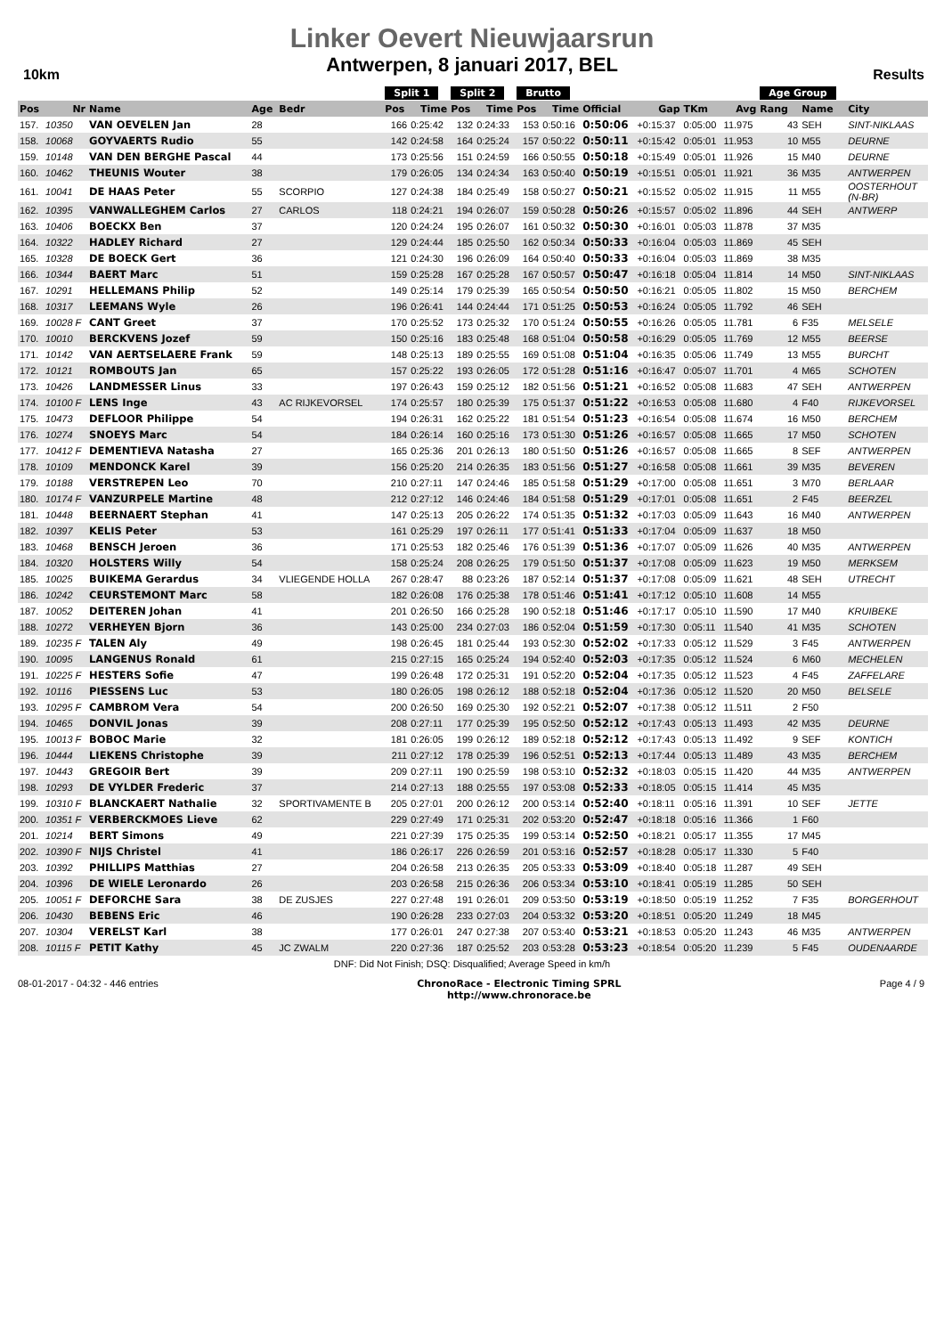Linker Oevert Nieuwjaarsrun
Antwerpen, 8 januari 2017, BEL
10km Results
| | | | | | Split 1 | | Split 2 | | Brutto | | | | | | Age Group | | |
| --- | --- | --- | --- | --- | --- | --- | --- | --- | --- | --- | --- | --- | --- | --- | --- | --- | --- |
| Pos | Nr | Name | Age | Bedr | Pos | Time | Pos | Time | Pos | Time | Official | Gap | TKm | Avg | Rang | Name | City |
| 157. | 10350 | VAN OEVELEN Jan | 28 | | 166 | 0:25:42 | 132 | 0:24:33 | 153 | 0:50:16 | 0:50:06 | +0:15:37 | 0:05:00 | 11.975 | 43 | SEH | SINT-NIKLAAS |
| 158. | 10068 | GOYVAERTS Rudio | 55 | | 142 | 0:24:58 | 164 | 0:25:24 | 157 | 0:50:22 | 0:50:11 | +0:15:42 | 0:05:01 | 11.953 | 10 | M55 | DEURNE |
| 159. | 10148 | VAN DEN BERGHE Pascal | 44 | | 173 | 0:25:56 | 151 | 0:24:59 | 166 | 0:50:55 | 0:50:18 | +0:15:49 | 0:05:01 | 11.926 | 15 | M40 | DEURNE |
| 160. | 10462 | THEUNIS Wouter | 38 | | 179 | 0:26:05 | 134 | 0:24:34 | 163 | 0:50:40 | 0:50:19 | +0:15:51 | 0:05:01 | 11.921 | 36 | M35 | ANTWERPEN |
| 161. | 10041 | DE HAAS Peter | 55 | SCORPIO | 127 | 0:24:38 | 184 | 0:25:49 | 158 | 0:50:27 | 0:50:21 | +0:15:52 | 0:05:02 | 11.915 | 11 | M55 | OOSTERHOUT (N-BR) |
| 162. | 10395 | VANWALLEGHEM Carlos | 27 | CARLOS | 118 | 0:24:21 | 194 | 0:26:07 | 159 | 0:50:28 | 0:50:26 | +0:15:57 | 0:05:02 | 11.896 | 44 | SEH | ANTWERP |
| 163. | 10406 | BOECKX Ben | 37 | | 120 | 0:24:24 | 195 | 0:26:07 | 161 | 0:50:32 | 0:50:30 | +0:16:01 | 0:05:03 | 11.878 | 37 | M35 | |
| 164. | 10322 | HADLEY Richard | 27 | | 129 | 0:24:44 | 185 | 0:25:50 | 162 | 0:50:34 | 0:50:33 | +0:16:04 | 0:05:03 | 11.869 | 45 | SEH | |
| 165. | 10328 | DE BOECK Gert | 36 | | 121 | 0:24:30 | 196 | 0:26:09 | 164 | 0:50:40 | 0:50:33 | +0:16:04 | 0:05:03 | 11.869 | 38 | M35 | |
| 166. | 10344 | BAERT Marc | 51 | | 159 | 0:25:28 | 167 | 0:25:28 | 167 | 0:50:57 | 0:50:47 | +0:16:18 | 0:05:04 | 11.814 | 14 | M50 | SINT-NIKLAAS |
| 167. | 10291 | HELLEMANS Philip | 52 | | 149 | 0:25:14 | 179 | 0:25:39 | 165 | 0:50:54 | 0:50:50 | +0:16:21 | 0:05:05 | 11.802 | 15 | M50 | BERCHEM |
| 168. | 10317 | LEEMANS Wyle | 26 | | 196 | 0:26:41 | 144 | 0:24:44 | 171 | 0:51:25 | 0:50:53 | +0:16:24 | 0:05:05 | 11.792 | 46 | SEH | |
| 169. | 10028 F | CANT Greet | 37 | | 170 | 0:25:52 | 173 | 0:25:32 | 170 | 0:51:24 | 0:50:55 | +0:16:26 | 0:05:05 | 11.781 | 6 | F35 | MELSELE |
| 170. | 10010 | BERCKVENS Jozef | 59 | | 150 | 0:25:16 | 183 | 0:25:48 | 168 | 0:51:04 | 0:50:58 | +0:16:29 | 0:05:05 | 11.769 | 12 | M55 | BEERSE |
| 171. | 10142 | VAN AERTSELAERE Frank | 59 | | 148 | 0:25:13 | 189 | 0:25:55 | 169 | 0:51:08 | 0:51:04 | +0:16:35 | 0:05:06 | 11.749 | 13 | M55 | BURCHT |
| 172. | 10121 | ROMBOUTS Jan | 65 | | 157 | 0:25:22 | 193 | 0:26:05 | 172 | 0:51:28 | 0:51:16 | +0:16:47 | 0:05:07 | 11.701 | 4 | M65 | SCHOTEN |
| 173. | 10426 | LANDMESSER Linus | 33 | | 197 | 0:26:43 | 159 | 0:25:12 | 182 | 0:51:56 | 0:51:21 | +0:16:52 | 0:05:08 | 11.683 | 47 | SEH | ANTWERPEN |
| 174. | 10100 F | LENS Inge | 43 | AC RIJKEVORSEL | 174 | 0:25:57 | 180 | 0:25:39 | 175 | 0:51:37 | 0:51:22 | +0:16:53 | 0:05:08 | 11.680 | 4 | F40 | RIJKEVORSEL |
| 175. | 10473 | DEFLOOR Philippe | 54 | | 194 | 0:26:31 | 162 | 0:25:22 | 181 | 0:51:54 | 0:51:23 | +0:16:54 | 0:05:08 | 11.674 | 16 | M50 | BERCHEM |
| 176. | 10274 | SNOEYS Marc | 54 | | 184 | 0:26:14 | 160 | 0:25:16 | 173 | 0:51:30 | 0:51:26 | +0:16:57 | 0:05:08 | 11.665 | 17 | M50 | SCHOTEN |
| 177. | 10412 F | DEMENTIEVA Natasha | 27 | | 165 | 0:25:36 | 201 | 0:26:13 | 180 | 0:51:50 | 0:51:26 | +0:16:57 | 0:05:08 | 11.665 | 8 | SEF | ANTWERPEN |
| 178. | 10109 | MENDONCK Karel | 39 | | 156 | 0:25:20 | 214 | 0:26:35 | 183 | 0:51:56 | 0:51:27 | +0:16:58 | 0:05:08 | 11.661 | 39 | M35 | BEVEREN |
| 179. | 10188 | VERSTREPEN Leo | 70 | | 210 | 0:27:11 | 147 | 0:24:46 | 185 | 0:51:58 | 0:51:29 | +0:17:00 | 0:05:08 | 11.651 | 3 | M70 | BERLAAR |
| 180. | 10174 F | VANZURPELE Martine | 48 | | 212 | 0:27:12 | 146 | 0:24:46 | 184 | 0:51:58 | 0:51:29 | +0:17:01 | 0:05:08 | 11.651 | 2 | F45 | BEERZEL |
| 181. | 10448 | BEERNAERT Stephan | 41 | | 147 | 0:25:13 | 205 | 0:26:22 | 174 | 0:51:35 | 0:51:32 | +0:17:03 | 0:05:09 | 11.643 | 16 | M40 | ANTWERPEN |
| 182. | 10397 | KELIS Peter | 53 | | 161 | 0:25:29 | 197 | 0:26:11 | 177 | 0:51:41 | 0:51:33 | +0:17:04 | 0:05:09 | 11.637 | 18 | M50 | |
| 183. | 10468 | BENSCH Jeroen | 36 | | 171 | 0:25:53 | 182 | 0:25:46 | 176 | 0:51:39 | 0:51:36 | +0:17:07 | 0:05:09 | 11.626 | 40 | M35 | ANTWERPEN |
| 184. | 10320 | HOLSTERS Willy | 54 | | 158 | 0:25:24 | 208 | 0:26:25 | 179 | 0:51:50 | 0:51:37 | +0:17:08 | 0:05:09 | 11.623 | 19 | M50 | MERKSEM |
| 185. | 10025 | BUIKEMA Gerardus | 34 | VLIEGENDE HOLLA | 267 | 0:28:47 | 88 | 0:23:26 | 187 | 0:52:14 | 0:51:37 | +0:17:08 | 0:05:09 | 11.621 | 48 | SEH | UTRECHT |
| 186. | 10242 | CEURSTEMONT Marc | 58 | | 182 | 0:26:08 | 176 | 0:25:38 | 178 | 0:51:46 | 0:51:41 | +0:17:12 | 0:05:10 | 11.608 | 14 | M55 | |
| 187. | 10052 | DEITEREN Johan | 41 | | 201 | 0:26:50 | 166 | 0:25:28 | 190 | 0:52:18 | 0:51:46 | +0:17:17 | 0:05:10 | 11.590 | 17 | M40 | KRUIBEKE |
| 188. | 10272 | VERHEYEN Bjorn | 36 | | 143 | 0:25:00 | 234 | 0:27:03 | 186 | 0:52:04 | 0:51:59 | +0:17:30 | 0:05:11 | 11.540 | 41 | M35 | SCHOTEN |
| 189. | 10235 F | TALEN Aly | 49 | | 198 | 0:26:45 | 181 | 0:25:44 | 193 | 0:52:30 | 0:52:02 | +0:17:33 | 0:05:12 | 11.529 | 3 | F45 | ANTWERPEN |
| 190. | 10095 | LANGENUS Ronald | 61 | | 215 | 0:27:15 | 165 | 0:25:24 | 194 | 0:52:40 | 0:52:03 | +0:17:35 | 0:05:12 | 11.524 | 6 | M60 | MECHELEN |
| 191. | 10225 F | HESTERS Sofie | 47 | | 199 | 0:26:48 | 172 | 0:25:31 | 191 | 0:52:20 | 0:52:04 | +0:17:35 | 0:05:12 | 11.523 | 4 | F45 | ZAFFELARE |
| 192. | 10116 | PIESSENS Luc | 53 | | 180 | 0:26:05 | 198 | 0:26:12 | 188 | 0:52:18 | 0:52:04 | +0:17:36 | 0:05:12 | 11.520 | 20 | M50 | BELSELE |
| 193. | 10295 F | CAMBROM Vera | 54 | | 200 | 0:26:50 | 169 | 0:25:30 | 192 | 0:52:21 | 0:52:07 | +0:17:38 | 0:05:12 | 11.511 | 2 | F50 | |
| 194. | 10465 | DONVIL Jonas | 39 | | 208 | 0:27:11 | 177 | 0:25:39 | 195 | 0:52:50 | 0:52:12 | +0:17:43 | 0:05:13 | 11.493 | 42 | M35 | DEURNE |
| 195. | 10013 F | BOBOC Marie | 32 | | 181 | 0:26:05 | 199 | 0:26:12 | 189 | 0:52:18 | 0:52:12 | +0:17:43 | 0:05:13 | 11.492 | 9 | SEF | KONTICH |
| 196. | 10444 | LIEKENS Christophe | 39 | | 211 | 0:27:12 | 178 | 0:25:39 | 196 | 0:52:51 | 0:52:13 | +0:17:44 | 0:05:13 | 11.489 | 43 | M35 | BERCHEM |
| 197. | 10443 | GREGOIR Bert | 39 | | 209 | 0:27:11 | 190 | 0:25:59 | 198 | 0:53:10 | 0:52:32 | +0:18:03 | 0:05:15 | 11.420 | 44 | M35 | ANTWERPEN |
| 198. | 10293 | DE VYLDER Frederic | 37 | | 214 | 0:27:13 | 188 | 0:25:55 | 197 | 0:53:08 | 0:52:33 | +0:18:05 | 0:05:15 | 11.414 | 45 | M35 | |
| 199. | 10310 F | BLANCKAERT Nathalie | 32 | SPORTIVAMENTE B | 205 | 0:27:01 | 200 | 0:26:12 | 200 | 0:53:14 | 0:52:40 | +0:18:11 | 0:05:16 | 11.391 | 10 | SEF | JETTE |
| 200. | 10351 F | VERBERCKMOES Lieve | 62 | | 229 | 0:27:49 | 171 | 0:25:31 | 202 | 0:53:20 | 0:52:47 | +0:18:18 | 0:05:16 | 11.366 | 1 | F60 | |
| 201. | 10214 | BERT Simons | 49 | | 221 | 0:27:39 | 175 | 0:25:35 | 199 | 0:53:14 | 0:52:50 | +0:18:21 | 0:05:17 | 11.355 | 17 | M45 | |
| 202. | 10390 F | NIJS Christel | 41 | | 186 | 0:26:17 | 226 | 0:26:59 | 201 | 0:53:16 | 0:52:57 | +0:18:28 | 0:05:17 | 11.330 | 5 | F40 | |
| 203. | 10392 | PHILLIPS Matthias | 27 | | 204 | 0:26:58 | 213 | 0:26:35 | 205 | 0:53:33 | 0:53:09 | +0:18:40 | 0:05:18 | 11.287 | 49 | SEH | |
| 204. | 10396 | DE WIELE Leronardo | 26 | | 203 | 0:26:58 | 215 | 0:26:36 | 206 | 0:53:34 | 0:53:10 | +0:18:41 | 0:05:19 | 11.285 | 50 | SEH | |
| 205. | 10051 F | DEFORCHE Sara | 38 | DE ZUSJES | 227 | 0:27:48 | 191 | 0:26:01 | 209 | 0:53:50 | 0:53:19 | +0:18:50 | 0:05:19 | 11.252 | 7 | F35 | BORGERHOUT |
| 206. | 10430 | BEBENS Eric | 46 | | 190 | 0:26:28 | 233 | 0:27:03 | 204 | 0:53:32 | 0:53:20 | +0:18:51 | 0:05:20 | 11.249 | 18 | M45 | |
| 207. | 10304 | VERELST Karl | 38 | | 177 | 0:26:01 | 247 | 0:27:38 | 207 | 0:53:40 | 0:53:21 | +0:18:53 | 0:05:20 | 11.243 | 46 | M35 | ANTWERPEN |
| 208. | 10115 F | PETIT Kathy | 45 | JC ZWALM | 220 | 0:27:36 | 187 | 0:25:52 | 203 | 0:53:28 | 0:53:23 | +0:18:54 | 0:05:20 | 11.239 | 5 | F45 | OUDENAARDE |
DNF: Did Not Finish; DSQ: Disqualified; Average Speed in km/h
08-01-2017 - 04:32 - 446 entries
ChronoRace - Electronic Timing SPRL
http://www.chronorace.be
Page 4 / 9